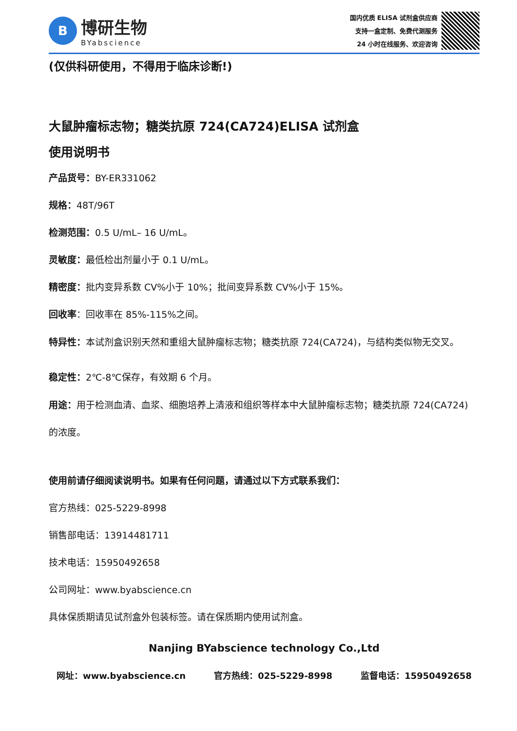B
博研生物
BYabscience
国内优质 ELISA 试剂盒供应商
支持一盒定制、免费代测服务
24 小时在线服务、欢迎咨询
(仅供科研使用，不得用于临床诊断!)
大鼠肿瘤标志物；糖类抗原 724(CA724)ELISA 试剂盒
使用说明书
产品货号：BY-ER331062
规格：48T/96T
检测范围：0.5 U/mL– 16 U/mL。
灵敏度：最低检出剂量小于 0.1 U/mL。
精密度：批内变异系数 CV%小于 10%；批间变异系数 CV%小于 15%。
回收率：回收率在 85%-115%之间。
特异性：本试剂盒识别天然和重组大鼠肿瘤标志物；糖类抗原 724(CA724)，与结构类似物无交叉。
稳定性：2℃-8℃保存，有效期 6 个月。
用途：用于检测血清、血浆、细胞培养上清液和组织等样本中大鼠肿瘤标志物；糖类抗原 724(CA724) 的浓度。
使用前请仔细阅读说明书。如果有任何问题，请通过以下方式联系我们：
官方热线：025-5229-8998
销售部电话：13914481711
技术电话：15950492658
公司网址：www.byabscience.cn
具体保质期请见试剂盒外包装标签。请在保质期内使用试剂盒。
Nanjing BYabscience technology Co.,Ltd
网址：www.byabscience.cn 官方热线：025-5229-8998 监督电话：15950492658